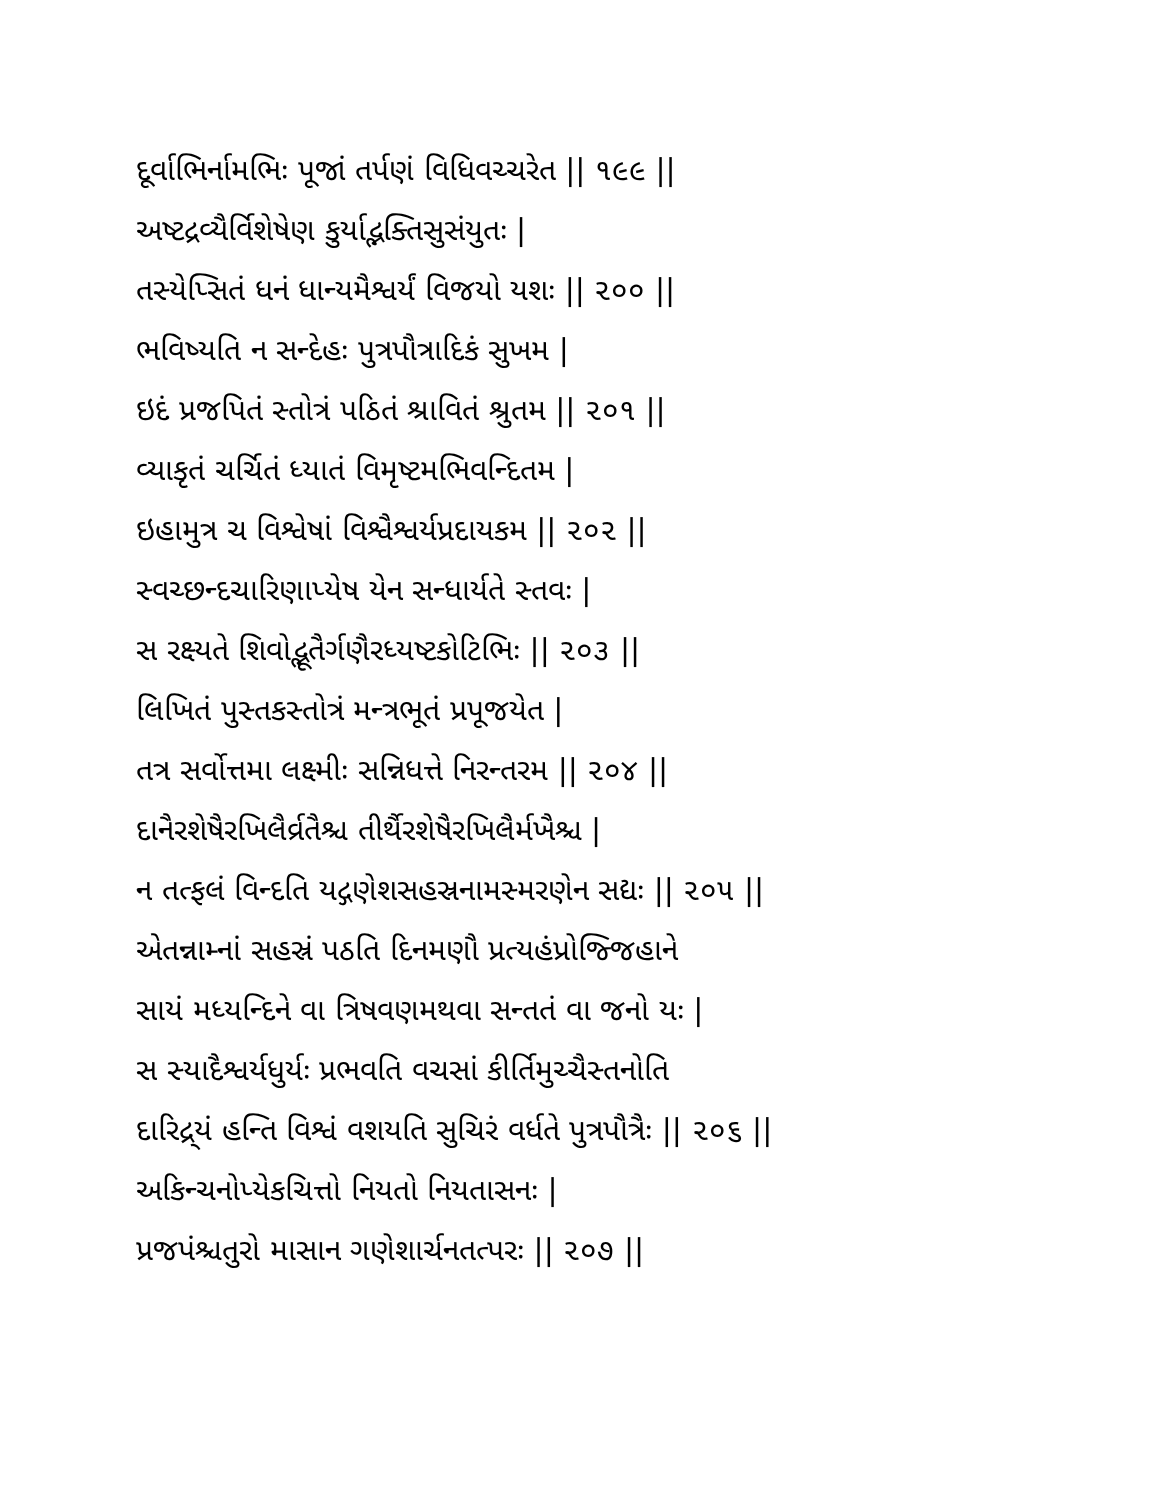દૂર્વાભિર્નામભિઃ પૂજાં તર્પણં વિધિવચ્ચરેત || ૧૯૯ ||
અષ્ટદ્રવ્યૈર્વિશેષેણ કુર્યાદ્ભક્તિસુસંયુતઃ |
તસ્યેપ્સિતં ધનં ધાન્યમૈશ્વર્યં વિજયો યશઃ || ૨૦૦ ||
ભવિષ્યતિ ન સન્દેહઃ પુત્રપૌત્રાદિકં સુખમ |
ઇદં પ્રજપિતં સ્તોત્રં પઠિતં શ્રાવિતં શ્રુતમ || ૨૦૧ ||
વ્યાકૃતં ચર્ચિતં ધ્યાતં વિમૃષ્ટમભિવન્દિતમ |
ઇહામુત્ર ચ વિશ્વેષાં વિશ્વૈશ્વર્યપ્રદાયકમ || ૨૦૨ ||
સ્વચ્છન્દચારિણાપ્યેષ યેન સન્ધાર્યતે સ્તવઃ |
સ રક્ષ્યતે શિવોદ્ભૂતૈર્ગણૈરધ્યષ્ટકોટિભિઃ || ૨૦૩ ||
લિખિતં પુસ્તકસ્તોત્રં મન્ત્રભૂતં પ્રપૂજયેત |
તત્ર સર્વોત્તમા લક્ષ્મીઃ સન્નિધત્તે નિરન્તરમ || ૨૦૪ ||
દાનૈરશેષૈરખિલૈર્વ્રતૈશ્ચ તીર્થૈરશેષૈરખિલૈર્મખૈશ્ચ |
ન તત્ફલં વિન્દતિ યદ્ગણેશસહસ્રનામસ્મરણેન સદ્યઃ || ૨૦૫ ||
એતન્નામ્નાં સહસ્રં પઠતિ દિનમણૌ પ્રત્યહંપ્રોજ્જિહાને
સાયં મધ્યન્દિને વા ત્રિષવણમથવા સન્તતં વા જનો યઃ |
સ સ્યાદૈશ્વર્યધુર્યઃ પ્રભવતિ વચસાં કીર્તિમુચ્ચૈસ્તનોતિ
દારિદ્ર્યં હન્તિ વિશ્વં વશયતિ સુચિરં વર્ધતે પુત્રપૌત્રૈઃ || ૨૦૬ ||
અકિન્ચનોપ્યેકચિત્તો નિયતો નિયતાસનઃ |
પ્રજપંશ્ચતુરો માસાન ગણેશાર્ચનતત્પરઃ || ૨૦૭ ||